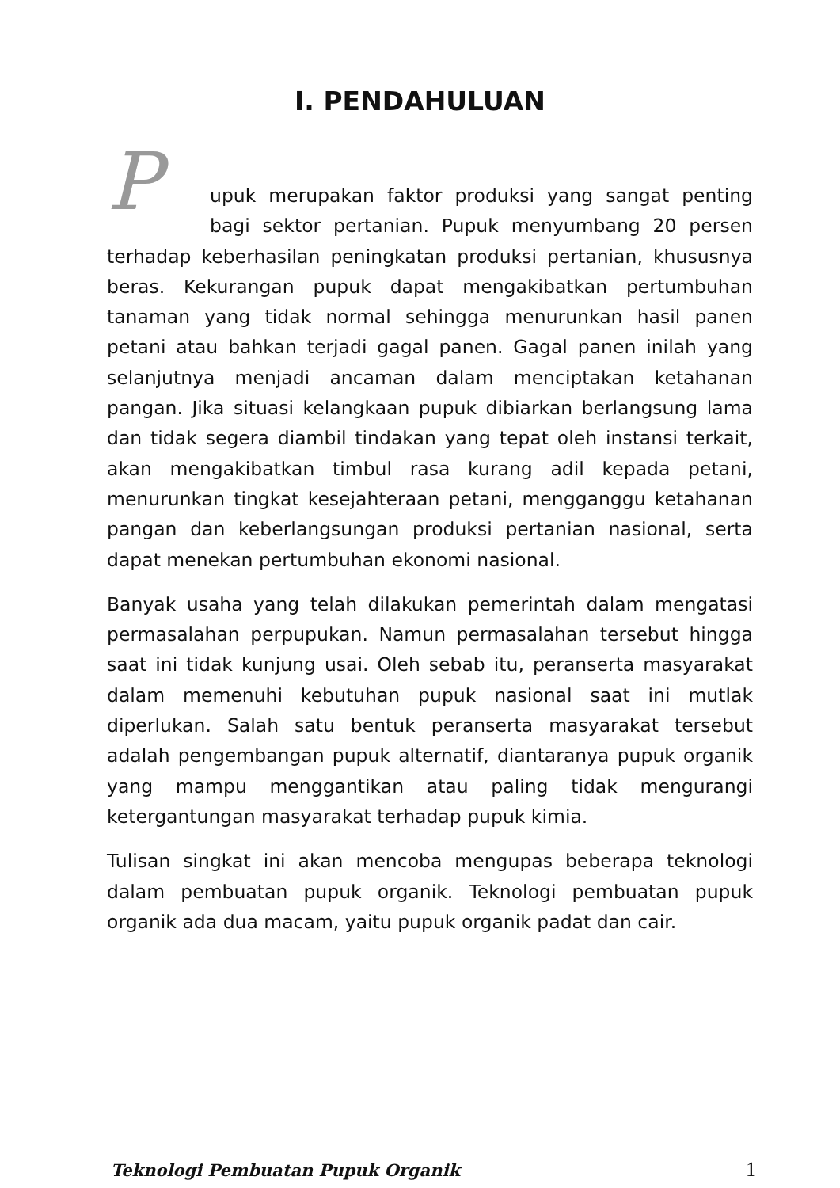I. PENDAHULUAN
Pupuk merupakan faktor produksi yang sangat penting bagi sektor pertanian. Pupuk menyumbang 20 persen terhadap keberhasilan peningkatan produksi pertanian, khususnya beras. Kekurangan pupuk dapat mengakibatkan pertumbuhan tanaman yang tidak normal sehingga menurunkan hasil panen petani atau bahkan terjadi gagal panen. Gagal panen inilah yang selanjutnya menjadi ancaman dalam menciptakan ketahanan pangan. Jika situasi kelangkaan pupuk dibiarkan berlangsung lama dan tidak segera diambil tindakan yang tepat oleh instansi terkait, akan mengakibatkan timbul rasa kurang adil kepada petani, menurunkan tingkat kesejahteraan petani, mengganggu ketahanan pangan dan keberlangsungan produksi pertanian nasional, serta dapat menekan pertumbuhan ekonomi nasional.
Banyak usaha yang telah dilakukan pemerintah dalam mengatasi permasalahan perpupukan. Namun permasalahan tersebut hingga saat ini tidak kunjung usai. Oleh sebab itu, peranserta masyarakat dalam memenuhi kebutuhan pupuk nasional saat ini mutlak diperlukan. Salah satu bentuk peranserta masyarakat tersebut adalah pengembangan pupuk alternatif, diantaranya pupuk organik yang mampu menggantikan atau paling tidak mengurangi ketergantungan masyarakat terhadap pupuk kimia.
Tulisan singkat ini akan mencoba mengupas beberapa teknologi dalam pembuatan pupuk organik. Teknologi pembuatan pupuk organik ada dua macam, yaitu pupuk organik padat dan cair.
Teknologi Pembuatan Pupuk Organik 1